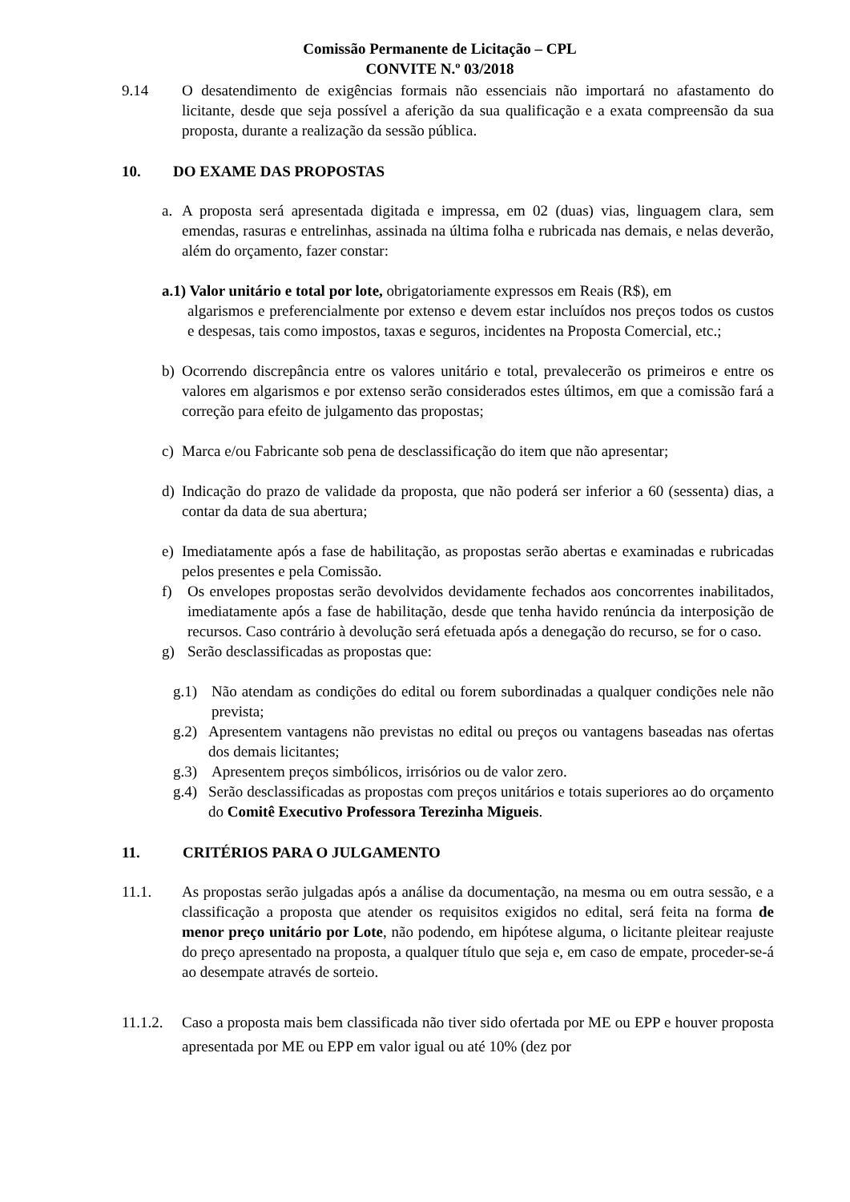Comissão Permanente de Licitação – CPL
CONVITE N.º 03/2018
9.14 O desatendimento de exigências formais não essenciais não importará no afastamento do licitante, desde que seja possível a aferição da sua qualificação e a exata compreensão da sua proposta, durante a realização da sessão pública.
10. DO EXAME DAS PROPOSTAS
a. A proposta será apresentada digitada e impressa, em 02 (duas) vias, linguagem clara, sem emendas, rasuras e entrelinhas, assinada na última folha e rubricada nas demais, e nelas deverão, além do orçamento, fazer constar:
a.1) Valor unitário e total por lote, obrigatoriamente expressos em Reais (R$), em
algarismos e preferencialmente por extenso e devem estar incluídos nos preços todos os custos e despesas, tais como impostos, taxas e seguros, incidentes na Proposta Comercial, etc.;
b) Ocorrendo discrepância entre os valores unitário e total, prevalecerão os primeiros e entre os valores em algarismos e por extenso serão considerados estes últimos, em que a comissão fará a correção para efeito de julgamento das propostas;
c) Marca e/ou Fabricante sob pena de desclassificação do item que não apresentar;
d) Indicação do prazo de validade da proposta, que não poderá ser inferior a 60 (sessenta) dias, a contar da data de sua abertura;
e) Imediatamente após a fase de habilitação, as propostas serão abertas e examinadas e rubricadas pelos presentes e pela Comissão.
f) Os envelopes propostas serão devolvidos devidamente fechados aos concorrentes inabilitados, imediatamente após a fase de habilitação, desde que tenha havido renúncia da interposição de recursos. Caso contrário à devolução será efetuada após a denegação do recurso, se for o caso.
g) Serão desclassificadas as propostas que:
g.1) Não atendam as condições do edital ou forem subordinadas a qualquer condições nele não prevista;
g.2) Apresentem vantagens não previstas no edital ou preços ou vantagens baseadas nas ofertas dos demais licitantes;
g.3) Apresentem preços simbólicos, irrisórios ou de valor zero.
g.4) Serão desclassificadas as propostas com preços unitários e totais superiores ao do orçamento do Comitê Executivo Professora Terezinha Migueis.
11. CRITÉRIOS PARA O JULGAMENTO
11.1. As propostas serão julgadas após a análise da documentação, na mesma ou em outra sessão, e a classificação a proposta que atender os requisitos exigidos no edital, será feita na forma de menor preço unitário por Lote, não podendo, em hipótese alguma, o licitante pleitear reajuste do preço apresentado na proposta, a qualquer título que seja e, em caso de empate, proceder-se-á ao desempate através de sorteio.
11.1.2. Caso a proposta mais bem classificada não tiver sido ofertada por ME ou EPP e houver proposta apresentada por ME ou EPP em valor igual ou até 10% (dez por